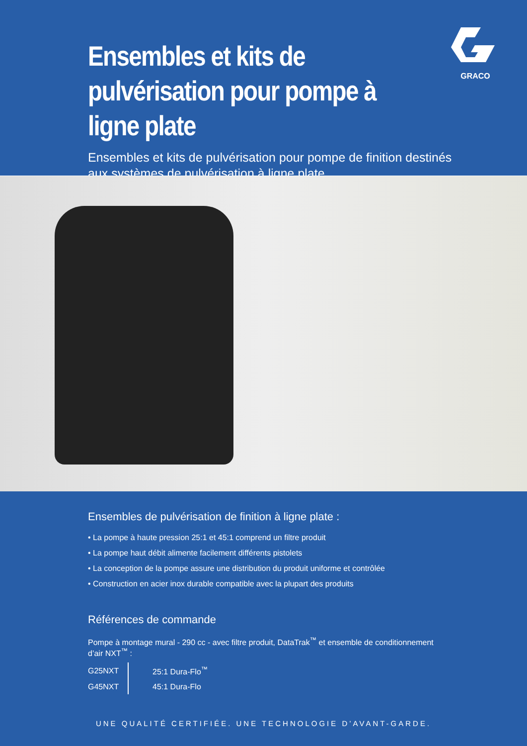Ensembles et kits de pulvérisation pour pompe à ligne plate
Ensembles et kits de pulvérisation pour pompe de finition destinés aux systèmes de pulvérisation à ligne plate
GRACO
Ensembles de pulvérisation de finition à ligne plate :
• La pompe à haute pression 25:1 et 45:1 comprend un filtre produit
• La pompe haut débit alimente facilement différents pistolets
• La conception de la pompe assure une distribution du produit uniforme et contrôlée
• Construction en acier inox durable compatible avec la plupart des produits
Références de commande
Pompe à montage mural - 290 cc - avec filtre produit, DataTrak<sup>™</sup> et ensemble de conditionnement d’air NXT<sup>™</sup> :
| G25NXT | 25:1 Dura-Flo<sup>™</sup> |
| G45NXT | 45:1 Dura-Flo |
UNE QUALITÉ CERTIFIÉE. UNE TECHNOLOGIE D’AVANT-GARDE.